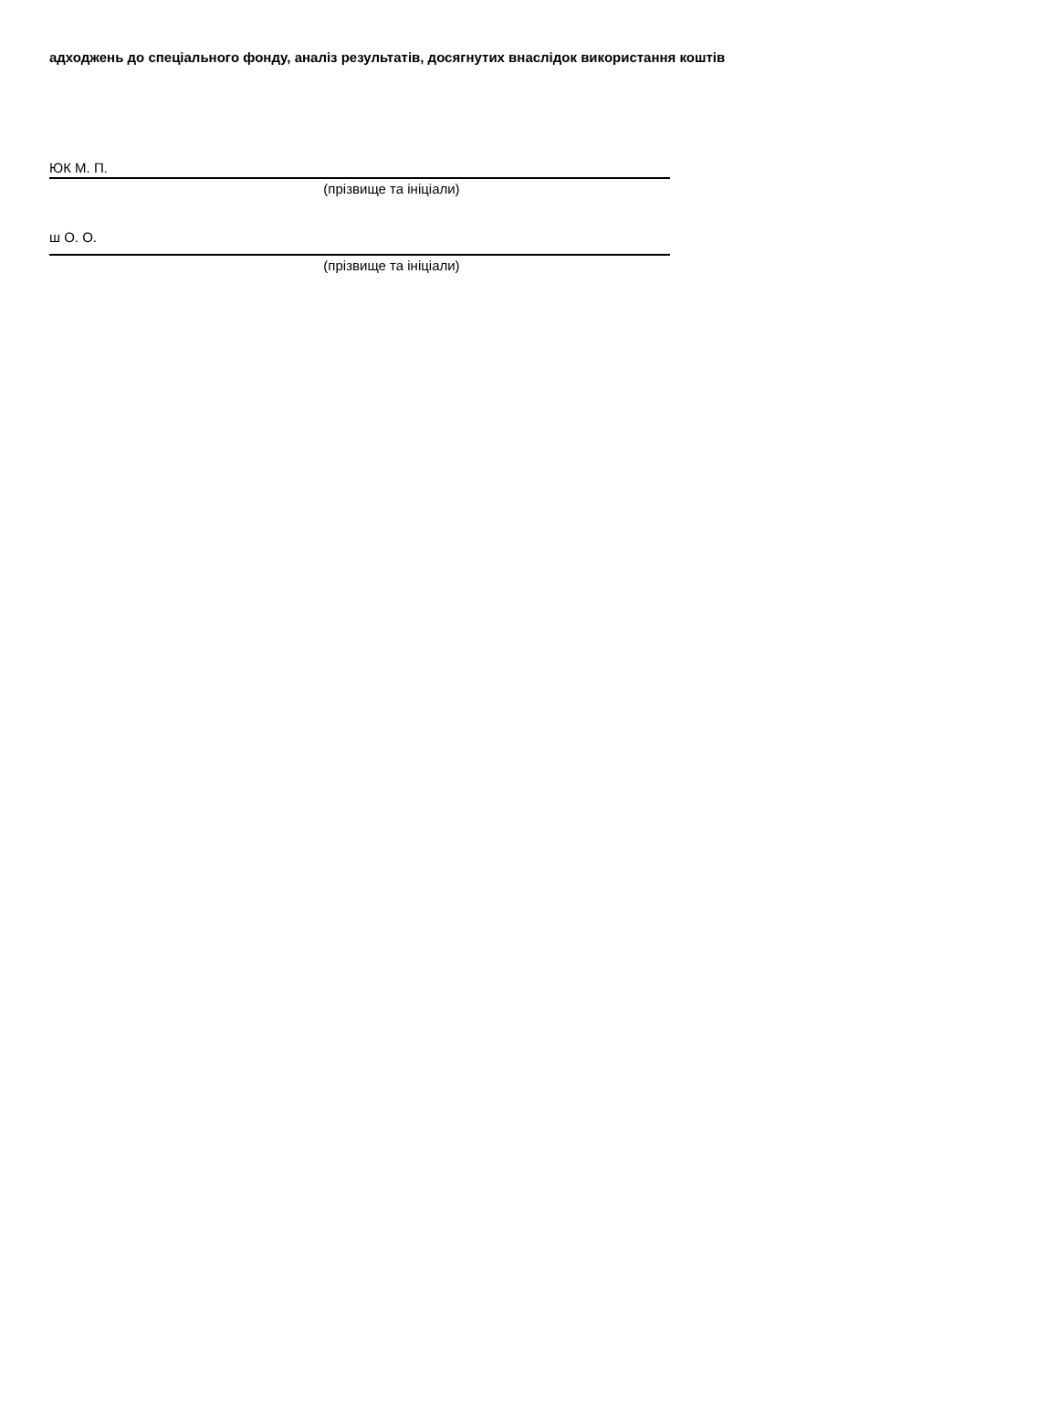адходжень до спеціального фонду, аналіз результатів, досягнутих внаслідок використання коштів
ЮК М. П.
(прізвище та ініціали)
ш О. О.
(прізвище та ініціали)